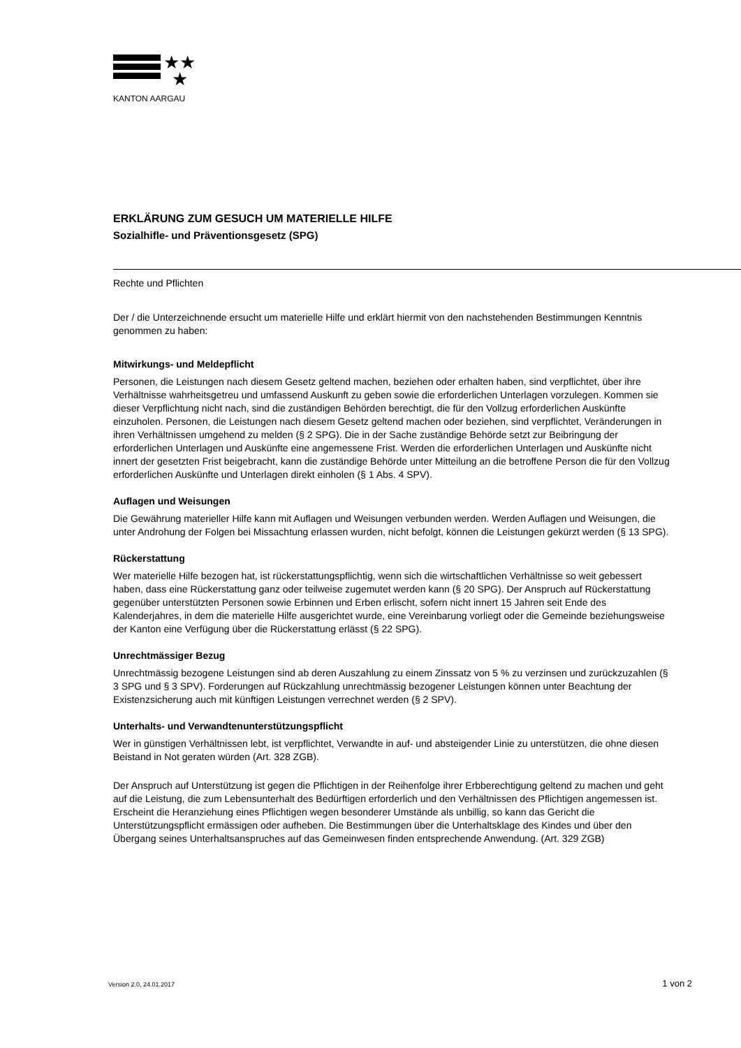★★
★
KANTON AARGAU
ERKLÄRUNG ZUM GESUCH UM MATERIELLE HILFE
Sozialhifle- und Präventionsgesetz (SPG)
Rechte und Pflichten
Der / die Unterzeichnende ersucht um materielle Hilfe und erklärt hiermit von den nachstehenden Bestimmungen Kenntnis genommen zu haben:
Mitwirkungs- und Meldepflicht
Personen, die Leistungen nach diesem Gesetz geltend machen, beziehen oder erhalten haben, sind verpflichtet, über ihre Verhältnisse wahrheitsgetreu und umfassend Auskunft zu geben sowie die erforderlichen Unterlagen vorzulegen. Kommen sie dieser Verpflichtung nicht nach, sind die zuständigen Behörden berechtigt, die für den Vollzug erforderlichen Auskünfte einzuholen. Personen, die Leistungen nach diesem Gesetz geltend machen oder beziehen, sind verpflichtet, Veränderungen in ihren Verhältnissen umgehend zu melden (§ 2 SPG). Die in der Sache zuständige Behörde setzt zur Beibringung der erforderlichen Unterlagen und Auskünfte eine angemessene Frist. Werden die erforderlichen Unterlagen und Auskünfte nicht innert der gesetzten Frist beigebracht, kann die zuständige Behörde unter Mitteilung an die betroffene Person die für den Vollzug erforderlichen Auskünfte und Unterlagen direkt einholen (§ 1 Abs. 4 SPV).
Auflagen und Weisungen
Die Gewährung materieller Hilfe kann mit Auflagen und Weisungen verbunden werden. Werden Auflagen und Weisungen, die unter Androhung der Folgen bei Missachtung erlassen wurden, nicht befolgt, können die Leistungen gekürzt werden (§ 13 SPG).
Rückerstattung
Wer materielle Hilfe bezogen hat, ist rückerstattungspflichtig, wenn sich die wirtschaftlichen Verhältnisse so weit gebessert haben, dass eine Rückerstattung ganz oder teilweise zugemutet werden kann (§ 20 SPG). Der Anspruch auf Rückerstattung gegenüber unterstützten Personen sowie Erbinnen und Erben erlischt, sofern nicht innert 15 Jahren seit Ende des Kalenderjahres, in dem die materielle Hilfe ausgerichtet wurde, eine Vereinbarung vorliegt oder die Gemeinde beziehungsweise der Kanton eine Verfügung über die Rückerstattung erlässt (§ 22 SPG).
Unrechtmässiger Bezug
Unrechtmässig bezogene Leistungen sind ab deren Auszahlung zu einem Zinssatz von 5 % zu verzinsen und zurückzuzahlen (§ 3 SPG und § 3 SPV). Forderungen auf Rückzahlung unrechtmässig bezogener Leistungen können unter Beachtung der Existenzsicherung auch mit künftigen Leistungen verrechnet werden (§ 2 SPV).
Unterhalts- und Verwandtenunterstützungspflicht
Wer in günstigen Verhältnissen lebt, ist verpflichtet, Verwandte in auf- und absteigender Linie zu unterstützen, die ohne diesen Beistand in Not geraten würden (Art. 328 ZGB).
Der Anspruch auf Unterstützung ist gegen die Pflichtigen in der Reihenfolge ihrer Erbberechtigung geltend zu machen und geht auf die Leistung, die zum Lebensunterhalt des Bedürftigen erforderlich und den Verhältnissen des Pflichtigen angemessen ist. Erscheint die Heranziehung eines Pflichtigen wegen besonderer Umstände als unbillig, so kann das Gericht die Unterstützungspflicht ermässigen oder aufheben. Die Bestimmungen über die Unterhaltsklage des Kindes und über den Übergang seines Unterhaltsanspruches auf das Gemeinwesen finden entsprechende Anwendung. (Art. 329 ZGB)
Version 2.0, 24.01.2017 1 von 2